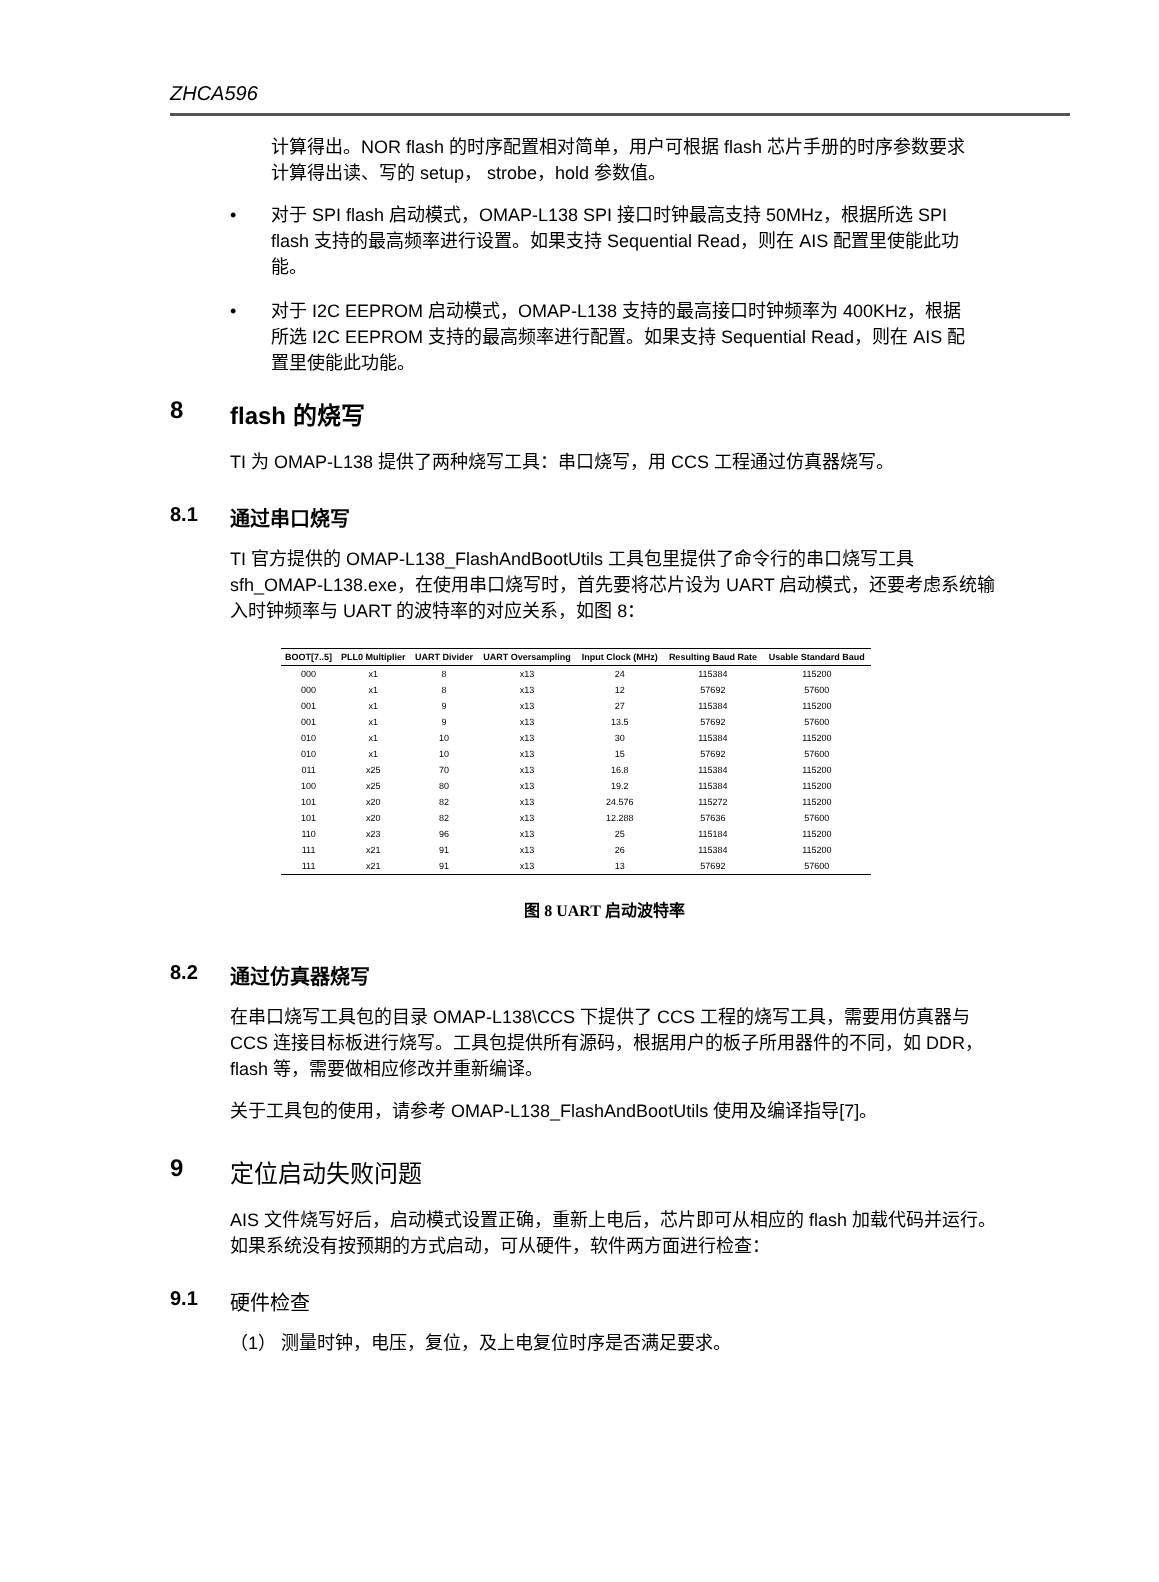ZHCA596
计算得出。NOR flash 的时序配置相对简单，用户可根据 flash 芯片手册的时序参数要求计算得出读、写的 setup， strobe，hold 参数值。
• 对于 SPI flash 启动模式，OMAP-L138 SPI 接口时钟最高支持 50MHz，根据所选 SPI flash 支持的最高频率进行设置。如果支持 Sequential Read，则在 AIS 配置里使能此功能。
• 对于 I2C EEPROM 启动模式，OMAP-L138 支持的最高接口时钟频率为 400KHz，根据所选 I2C EEPROM 支持的最高频率进行配置。如果支持 Sequential Read，则在 AIS 配置里使能此功能。
8 flash 的烧写
TI 为 OMAP-L138 提供了两种烧写工具：串口烧写，用 CCS 工程通过仿真器烧写。
8.1 通过串口烧写
TI 官方提供的 OMAP-L138_FlashAndBootUtils 工具包里提供了命令行的串口烧写工具 sfh_OMAP-L138.exe，在使用串口烧写时，首先要将芯片设为 UART 启动模式，还要考虑系统输入时钟频率与 UART 的波特率的对应关系，如图 8：
| BOOT[7..5] | PLL0 Multiplier | UART Divider | UART Oversampling | Input Clock (MHz) | Resulting Baud Rate | Usable Standard Baud |
| --- | --- | --- | --- | --- | --- | --- |
| 000 | x1 | 8 | x13 | 24 | 115384 | 115200 |
| 000 | x1 | 8 | x13 | 12 | 57692 | 57600 |
| 001 | x1 | 9 | x13 | 27 | 115384 | 115200 |
| 001 | x1 | 9 | x13 | 13.5 | 57692 | 57600 |
| 010 | x1 | 10 | x13 | 30 | 115384 | 115200 |
| 010 | x1 | 10 | x13 | 15 | 57692 | 57600 |
| 011 | x25 | 70 | x13 | 16.8 | 115384 | 115200 |
| 100 | x25 | 80 | x13 | 19.2 | 115384 | 115200 |
| 101 | x20 | 82 | x13 | 24.576 | 115272 | 115200 |
| 101 | x20 | 82 | x13 | 12.288 | 57636 | 57600 |
| 110 | x23 | 96 | x13 | 25 | 115184 | 115200 |
| 111 | x21 | 91 | x13 | 26 | 115384 | 115200 |
| 111 | x21 | 91 | x13 | 13 | 57692 | 57600 |
图 8 UART 启动波特率
8.2 通过仿真器烧写
在串口烧写工具包的目录 OMAP-L138\CCS 下提供了 CCS 工程的烧写工具，需要用仿真器与 CCS 连接目标板进行烧写。工具包提供所有源码，根据用户的板子所用器件的不同，如 DDR，flash 等，需要做相应修改并重新编译。
关于工具包的使用，请参考 OMAP-L138_FlashAndBootUtils 使用及编译指导[7]。
9 定位启动失败问题
AIS 文件烧写好后，启动模式设置正确，重新上电后，芯片即可从相应的 flash 加载代码并运行。如果系统没有按预期的方式启动，可从硬件，软件两方面进行检查：
9.1 硬件检查
（1） 测量时钟，电压，复位，及上电复位时序是否满足要求。